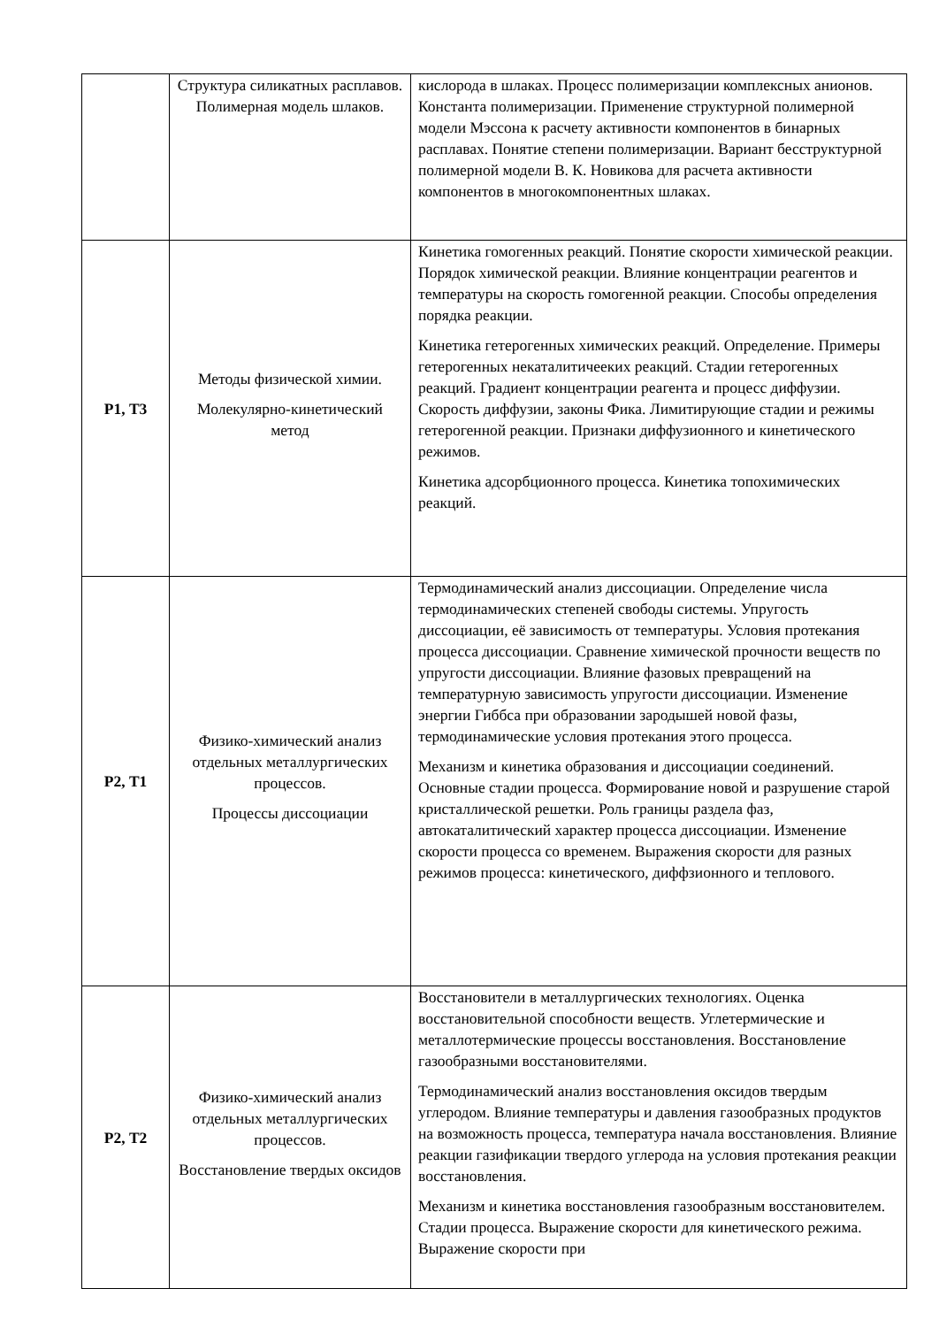| | Структура силикатных расплавов. Полимерная модель шлаков. | кислорода в шлаках. Процесс полимеризации комплексных анионов. Константа полимеризации. Применение структурной полимерной модели Мэссона к расчету активности компонентов в бинарных расплавах. Понятие степени полимеризации. Вариант бесструктурной полимерной модели В. К. Новикова для расчета активности компонентов в многокомпонентных шлаках. |
| Р1, Т3 | Методы физической химии. Молекулярно-кинетический метод | Кинетика гомогенных реакций. Понятие скорости химической реакции. Порядок химической реакции. Влияние концентрации реагентов и температуры на скорость гомогенной реакции. Способы определения порядка реакции. Кинетика гетерогенных химических реакций. Определение. Примеры гетерогенных некаталитичееких реакций. Стадии гетерогенных реакций. Градиент концентрации реагента и процесс диффузии. Скорость диффузии, законы Фика. Лимитирующие стадии и режимы гетерогенной реакции. Признаки диффузионного и кинетического режимов. Кинетика адсорбционного процесса. Кинетика топохимических реакций. |
| Р2, Т1 | Физико-химический анализ отдельных металлургических процессов. Процессы диссоциации | Термодинамический анализ диссоциации. Определение числа термодинамических степеней свободы системы. Упругость диссоциации, её зависимость от температуры. Условия протекания процесса диссоциации. Сравнение химической прочности веществ по упругости диссоциации. Влияние фазовых превращений на температурную зависимость упругости диссоциации. Изменение энергии Гиббса при образовании зародышей новой фазы, термодинамические условия протекания этого процесса. Механизм и кинетика образования и диссоциации соединений. Основные стадии процесса. Формирование новой и разрушение старой кристаллической решетки. Роль границы раздела фаз, автокаталитический характер процесса диссоциации. Изменение скорости процесса со временем. Выражения скорости для разных режимов процесса: кинетического, диффзионного и теплового. |
| Р2, Т2 | Физико-химический анализ отдельных металлургических процессов. Восстановление твердых оксидов | Восстановители в металлургических технологиях. Оценка восстановительной способности веществ. Углетермические и металлотермические процессы восстановления. Восстановление газообразными восстановителями. Термодинамический анализ восстановления оксидов твердым углеродом. Влияние температуры и давления газообразных продуктов на возможность процесса, температура начала восстановления. Влияние реакции газификации твердого углерода на условия протекания реакции восстановления. Механизм и кинетика восстановления газообразным восстановителем. Стадии процесса. Выражение скорости для кинетического режима. Выражение скорости при |